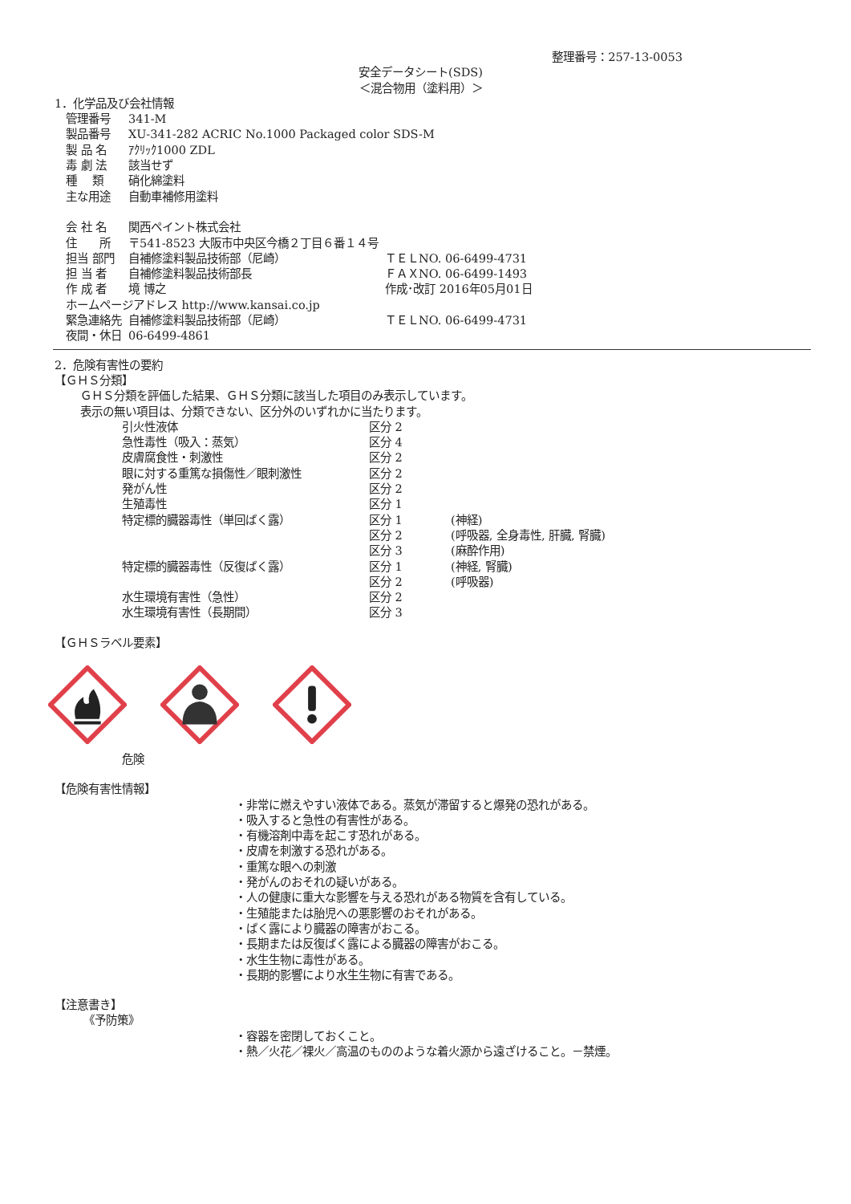整理番号：257-13-0053
安全データシート(SDS)
＜混合物用（塗料用）＞
1．化学品及び会社情報
| 管理番号 | 341-M | |
| 製品番号 | XU-341-282 ACRIC No.1000 Packaged color SDS-M | |
| 製 品 名 | ｱｸﾘｯｸ1000 ZDL | |
| 毒 劇 法 | 該当せず | |
| 種 類 | 硝化綿塗料 | |
| 主な用途 | 自動車補修用塗料 | |
| 会 社 名 | 関西ペイント株式会社 | |
| 住 所 | 〒541-8523 大阪市中央区今橋２丁目６番１４号 | |
| 担当 部門 | 自補修塗料製品技術部（尼崎） | ＴＥＬNO. 06-6499-4731 |
| 担 当 者 | 自補修塗料製品技術部長 | ＦＡＸNO. 06-6499-1493 |
| 作 成 者 | 境 博之 | 作成･改訂 2016年05月01日 |
| ホームページアドレス http://www.kansai.co.jp | | |
| 緊急連絡先 | 自補修塗料製品技術部（尼崎） | ＴＥＬNO. 06-6499-4731 |
| 夜間・休日 | 06-6499-4861 | |
2．危険有害性の要約
【ＧＨＳ分類】
ＧＨＳ分類を評価した結果、ＧＨＳ分類に該当した項目のみ表示しています。
表示の無い項目は、分類できない、区分外のいずれかに当たります。
| 引火性液体 | 区分 2 | |
| 急性毒性（吸入：蒸気） | 区分 4 | |
| 皮膚腐食性・刺激性 | 区分 2 | |
| 眼に対する重篤な損傷性／眼刺激性 | 区分 2 | |
| 発がん性 | 区分 2 | |
| 生殖毒性 | 区分 1 | |
| 特定標的臓器毒性（単回ばく露） | 区分 1 | (神経) |
| | 区分 2 | (呼吸器, 全身毒性, 肝臓, 腎臓) |
| | 区分 3 | (麻酔作用) |
| 特定標的臓器毒性（反復ばく露） | 区分 1 | (神経, 腎臓) |
| | 区分 2 | (呼吸器) |
| 水生環境有害性（急性） | 区分 2 | |
| 水生環境有害性（長期間） | 区分 3 | |
【ＧＨＳラベル要素】
危険
【危険有害性情報】
・非常に燃えやすい液体である。蒸気が滞留すると爆発の恐れがある。
・吸入すると急性の有害性がある。
・有機溶剤中毒を起こす恐れがある。
・皮膚を刺激する恐れがある。
・重篤な眼への刺激
・発がんのおそれの疑いがある。
・人の健康に重大な影響を与える恐れがある物質を含有している。
・生殖能または胎児への悪影響のおそれがある。
・ばく露により臓器の障害がおこる。
・長期または反復ばく露による臓器の障害がおこる。
・水生生物に毒性がある。
・長期的影響により水生生物に有害である。
【注意書き】
《予防策》
・容器を密閉しておくこと。
・熱／火花／裸火／高温のもののような着火源から遠ざけること。－禁煙。